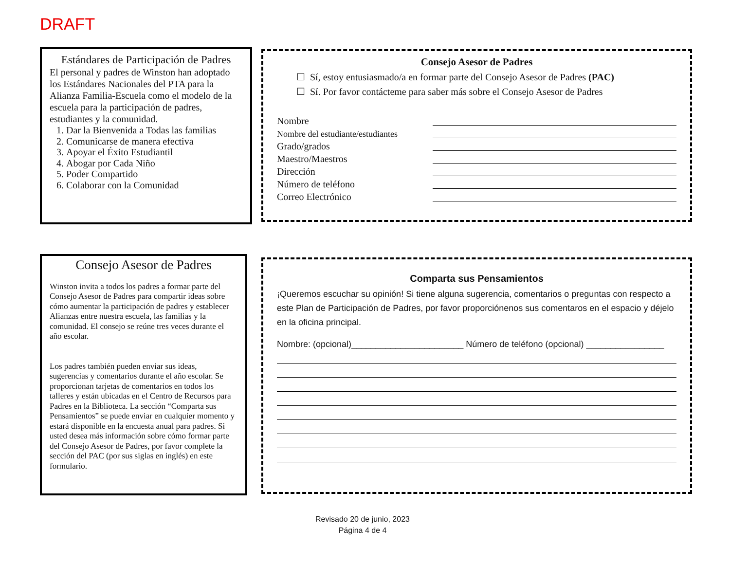DRAFT
Estándares de Participación de Padres
El personal y padres de Winston han adoptado los Estándares Nacionales del PTA para la Alianza Familia-Escuela como el modelo de la escuela para la participación de padres, estudiantes y la comunidad.
1. Dar la Bienvenida a Todas las familias
2. Comunicarse de manera efectiva
3. Apoyar el Éxito Estudiantil
4. Abogar por Cada Niño
5. Poder Compartido
6. Colaborar con la Comunidad
Consejo Asesor de Padres
☐ Sí, estoy entusiasmado/a en formar parte del Consejo Asesor de Padres (PAC)
☐ Sí. Por favor contácteme para saber más sobre el Consejo Asesor de Padres
Nombre
Nombre del estudiante/estudiantes
Grado/grados
Maestro/Maestros
Dirección
Número de teléfono
Correo Electrónico
Consejo Asesor de Padres
Winston invita a todos los padres a formar parte del Consejo Asesor de Padres para compartir ideas sobre cómo aumentar la participación de padres y establecer Alianzas entre nuestra escuela, las familias y la comunidad. El consejo se reúne tres veces durante el año escolar.
Los padres también pueden enviar sus ideas, sugerencias y comentarios durante el año escolar. Se proporcionan tarjetas de comentarios en todos los talleres y están ubicadas en el Centro de Recursos para Padres en la Biblioteca. La sección “Comparta sus Pensamientos” se puede enviar en cualquier momento y estará disponible en la encuesta anual para padres. Si usted desea más información sobre cómo formar parte del Consejo Asesor de Padres, por favor complete la sección del PAC (por sus siglas en inglés) en este formulario.
Comparta sus Pensamientos
¡Queremos escuchar su opinión! Si tiene alguna sugerencia, comentarios o preguntas con respecto a este Plan de Participación de Padres, por favor proporciónenos sus comentaros en el espacio y déjelo en la oficina principal.
Nombre: (opcional)_______________________ Número de teléfono (opcional) ________________
Revisado 20 de junio, 2023
Página 4 de 4